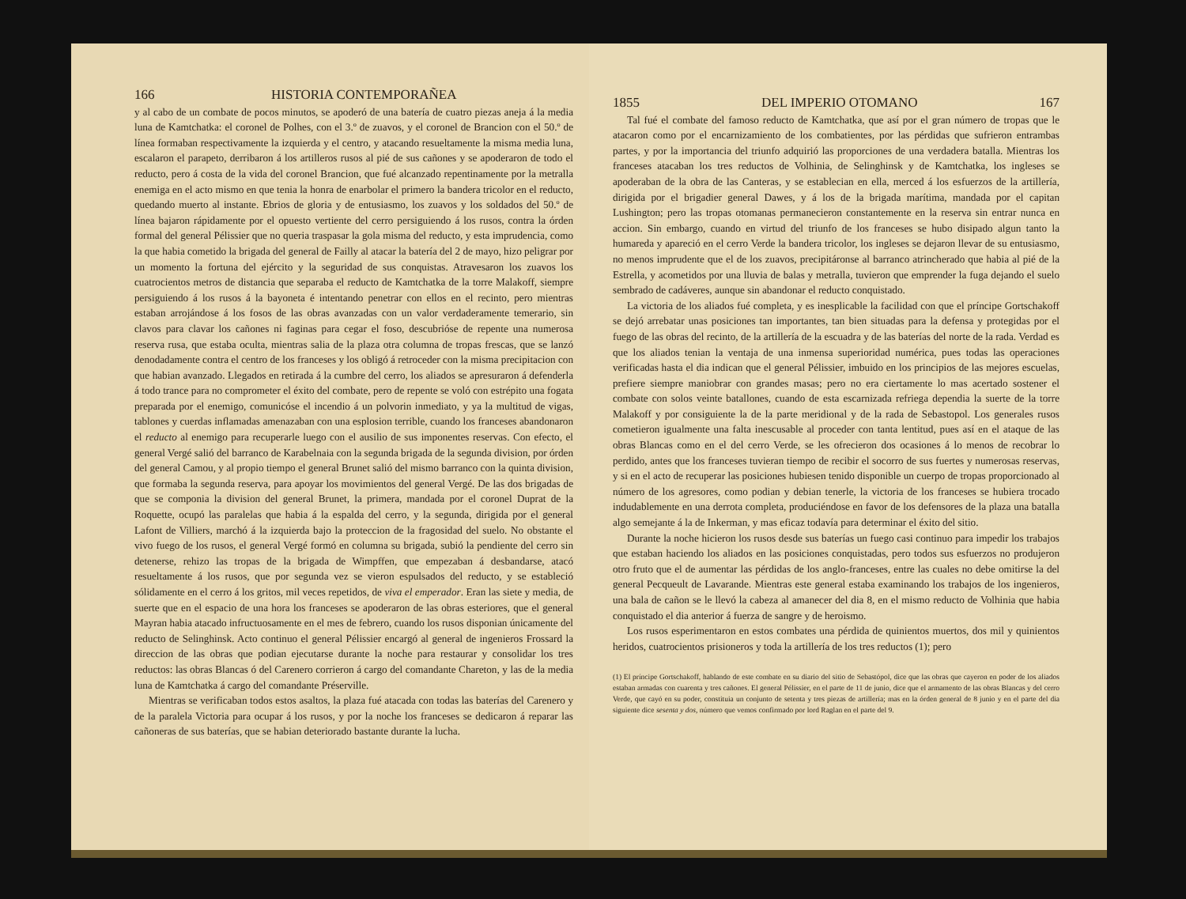166 HISTORIA CONTEMPORAÑEA
y al cabo de un combate de pocos minutos, se apoderó de una batería de cuatro piezas aneja á la media luna de Kamtchatka: el coronel de Polhes, con el 3.º de zuavos, y el coronel de Brancion con el 50.º de línea formaban respectivamente la izquierda y el centro, y atacando resueltamente la misma media luna, escalaron el parapeto, derribaron á los artilleros rusos al pié de sus cañones y se apoderaron de todo el reducto, pero á costa de la vida del coronel Brancion, que fué alcanzado repentinamente por la metralla enemiga en el acto mismo en que tenia la honra de enarbolar el primero la bandera tricolor en el reducto, quedando muerto al instante. Ebrios de gloria y de entusiasmo, los zuavos y los soldados del 50.º de línea bajaron rápidamente por el opuesto vertiente del cerro persiguiendo á los rusos, contra la órden formal del general Pélissier que no queria traspasar la gola misma del reducto, y esta imprudencia, como la que habia cometido la brigada del general de Failly al atacar la batería del 2 de mayo, hizo peligrar por un momento la fortuna del ejército y la seguridad de sus conquistas. Atravesaron los zuavos los cuatrocientos metros de distancia que separaba el reducto de Kamtchatka de la torre Malakoff, siempre persiguiendo á los rusos á la bayoneta é intentando penetrar con ellos en el recinto, pero mientras estaban arrojándose á los fosos de las obras avanzadas con un valor verdaderamente temerario, sin clavos para clavar los cañones ni faginas para cegar el foso, descubrióse de repente una numerosa reserva rusa, que estaba oculta, mientras salia de la plaza otra columna de tropas frescas, que se lanzó denodadamente contra el centro de los franceses y los obligó á retroceder con la misma precipitacion con que habian avanzado. Llegados en retirada á la cumbre del cerro, los aliados se apresuraron á defenderla á todo trance para no comprometer el éxito del combate, pero de repente se voló con estrépito una fogata preparada por el enemigo, comunicóse el incendio á un polvorin inmediato, y ya la multitud de vigas, tablones y cuerdas inflamadas amenazaban con una esplosion terrible, cuando los franceses abandonaron el reducto al enemigo para recuperarle luego con el ausilio de sus imponentes reservas. Con efecto, el general Vergé salió del barranco de Karabelnaia con la segunda brigada de la segunda division, por órden del general Camou, y al propio tiempo el general Brunet salió del mismo barranco con la quinta division, que formaba la segunda reserva, para apoyar los movimientos del general Vergé. De las dos brigadas de que se componia la division del general Brunet, la primera, mandada por el coronel Duprat de la Roquette, ocupó las paralelas que habia á la espalda del cerro, y la segunda, dirigida por el general Lafont de Villiers, marchó á la izquierda bajo la proteccion de la fragosidad del suelo. No obstante el vivo fuego de los rusos, el general Vergé formó en columna su brigada, subió la pendiente del cerro sin detenerse, rehizo las tropas de la brigada de Wimpffen, que empezaban á desbandarse, atacó resueltamente á los rusos, que por segunda vez se vieron espulsados del reducto, y se estableció sólidamente en el cerro á los gritos, mil veces repetidos, de viva el emperador. Eran las siete y media, de suerte que en el espacio de una hora los franceses se apoderaron de las obras esteriores, que el general Mayran habia atacado infructuosamente en el mes de febrero, cuando los rusos disponian únicamente del reducto de Selinghinsk. Acto continuo el general Pélissier encargó al general de ingenieros Frossard la direccion de las obras que podian ejecutarse durante la noche para restaurar y consolidar los tres reductos: las obras Blancas ó del Carenero corrieron á cargo del comandante Chareton, y las de la media luna de Kamtchatka á cargo del comandante Préserville.
Mientras se verificaban todos estos asaltos, la plaza fué atacada con todas las baterías del Carenero y de la paralela Victoria para ocupar á los rusos, y por la noche los franceses se dedicaron á reparar las cañoneras de sus baterías, que se habian deteriorado bastante durante la lucha.
1855 DEL IMPERIO OTOMANO 167
Tal fué el combate del famoso reducto de Kamtchatka, que así por el gran número de tropas que le atacaron como por el encarnizamiento de los combatientes, por las pérdidas que sufrieron entrambas partes, y por la importancia del triunfo adquirió las proporciones de una verdadera batalla. Mientras los franceses atacaban los tres reductos de Volhinia, de Selinghinsk y de Kamtchatka, los ingleses se apoderaban de la obra de las Canteras, y se establecian en ella, merced á los esfuerzos de la artillería, dirigida por el brigadier general Dawes, y á los de la brigada marítima, mandada por el capitan Lushington; pero las tropas otomanas permanecieron constantemente en la reserva sin entrar nunca en accion. Sin embargo, cuando en virtud del triunfo de los franceses se hubo disipado algun tanto la humareda y apareció en el cerro Verde la bandera tricolor, los ingleses se dejaron llevar de su entusiasmo, no menos imprudente que el de los zuavos, precipitáronse al barranco atrincherado que habia al pié de la Estrella, y acometidos por una lluvia de balas y metralla, tuvieron que emprender la fuga dejando el suelo sembrado de cadáveres, aunque sin abandonar el reducto conquistado.
La victoria de los aliados fué completa, y es inesplicable la facilidad con que el príncipe Gortschakoff se dejó arrebatar unas posiciones tan importantes, tan bien situadas para la defensa y protegidas por el fuego de las obras del recinto, de la artillería de la escuadra y de las baterías del norte de la rada. Verdad es que los aliados tenian la ventaja de una inmensa superioridad numérica, pues todas las operaciones verificadas hasta el dia indican que el general Pélissier, imbuido en los principios de las mejores escuelas, prefiere siempre maniobrar con grandes masas; pero no era ciertamente lo mas acertado sostener el combate con solos veinte batallones, cuando de esta escarnizada refriega dependia la suerte de la torre Malakoff y por consiguiente la de la parte meridional y de la rada de Sebastopol. Los generales rusos cometieron igualmente una falta inescusable al proceder con tanta lentitud, pues así en el ataque de las obras Blancas como en el del cerro Verde, se les ofrecieron dos ocasiones á lo menos de recobrar lo perdido, antes que los franceses tuvieran tiempo de recibir el socorro de sus fuertes y numerosas reservas, y si en el acto de recuperar las posiciones hubiesen tenido disponible un cuerpo de tropas proporcionado al número de los agresores, como podian y debian tenerle, la victoria de los franceses se hubiera trocado indudablemente en una derrota completa, produciéndose en favor de los defensores de la plaza una batalla algo semejante á la de Inkerman, y mas eficaz todavía para determinar el éxito del sitio.
Durante la noche hicieron los rusos desde sus baterías un fuego casi continuo para impedir los trabajos que estaban haciendo los aliados en las posiciones conquistadas, pero todos sus esfuerzos no produjeron otro fruto que el de aumentar las pérdidas de los anglo-franceses, entre las cuales no debe omitirse la del general Pecqueult de Lavarande. Mientras este general estaba examinando los trabajos de los ingenieros, una bala de cañon se le llevó la cabeza al amanecer del dia 8, en el mismo reducto de Volhinia que habia conquistado el dia anterior á fuerza de sangre y de heroismo.
Los rusos esperimentaron en estos combates una pérdida de quinientos muertos, dos mil y quinientos heridos, cuatrocientos prisioneros y toda la artillería de los tres reductos (1); pero
(1) El príncipe Gortschakoff, hablando de este combate en su diario del sitio de Sebastópol, dice que las obras que cayeron en poder de los aliados estaban armadas con cuarenta y tres cañones. El general Pélissier, en el parte de 11 de junio, dice que el armamento de las obras Blancas y del cerro Verde, que cayó en su poder, constituia un conjunto de setenta y tres piezas de artillería; mas en la órden general de 8 junio y en el parte del dia siguiente dice sesenta y dos, número que vemos confirmado por lord Raglan en el parte del 9.